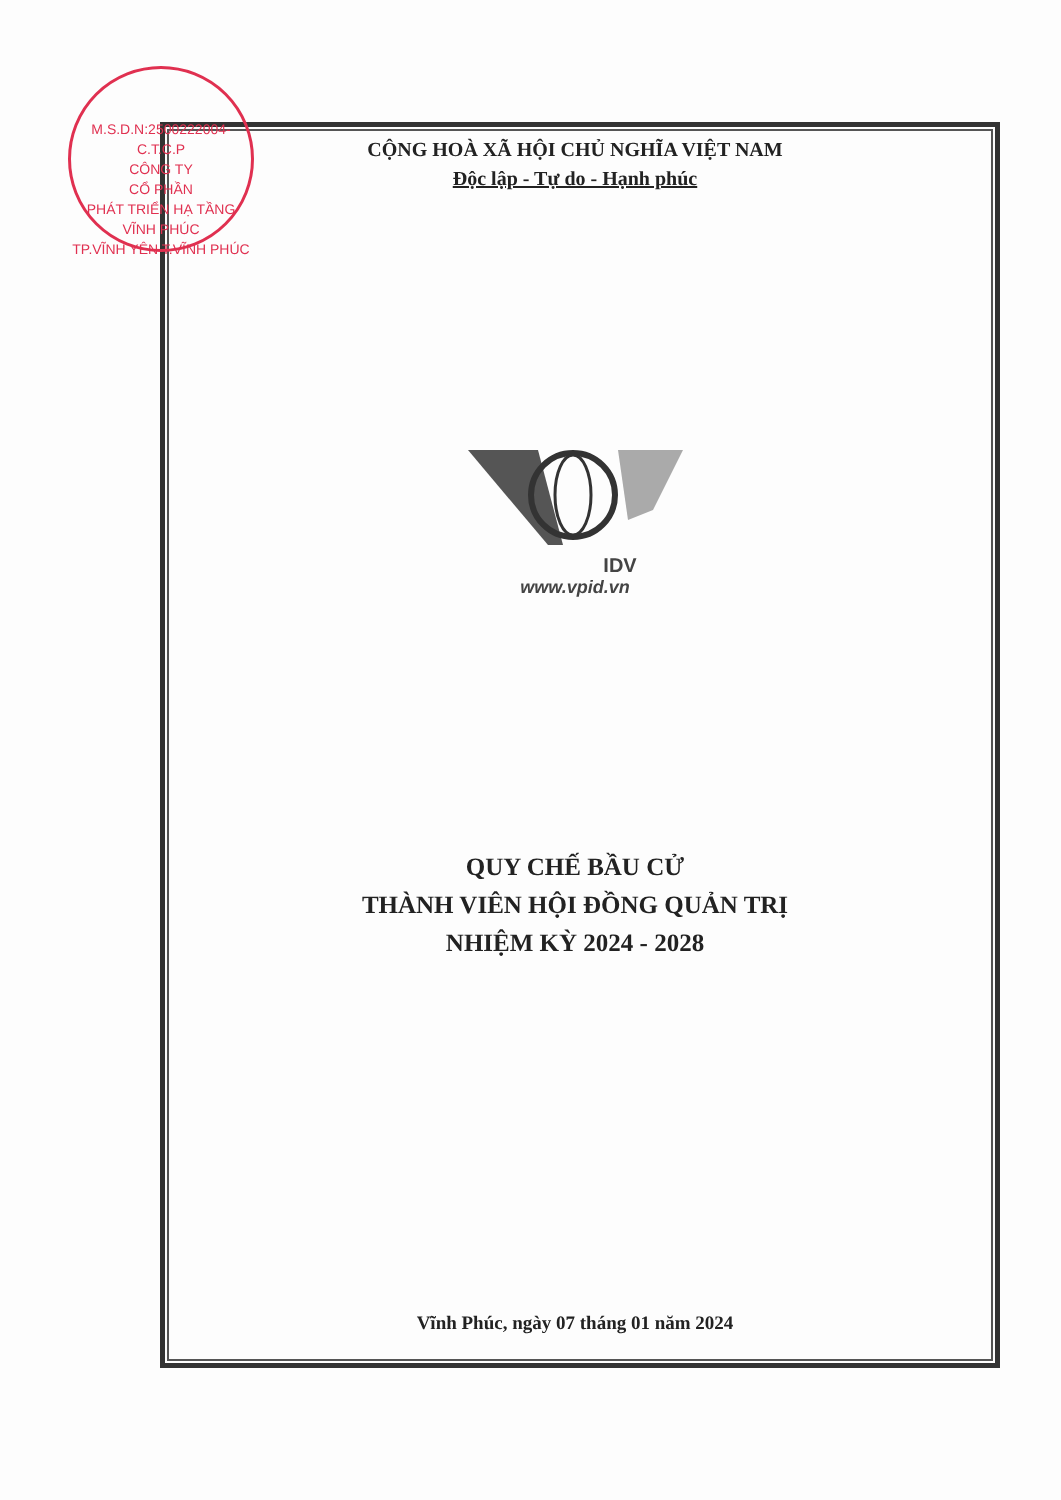M.S.D.N:2500222004-C.T.C.P
CÔNG TY
CỔ PHẦN
PHÁT TRIỂN HẠ TẦNG
VĨNH PHÚC
TP.VĨNH YÊN T.VĨNH PHÚC
CỘNG HOÀ XÃ HỘI CHỦ NGHĨA VIỆT NAM
Độc lập - Tự do - Hạnh phúc
IDV
www.vpid.vn
QUY CHẾ BẦU CỬ
THÀNH VIÊN HỘI ĐỒNG QUẢN TRỊ
NHIỆM KỲ 2024 - 2028
Vĩnh Phúc, ngày 07 tháng 01 năm 2024